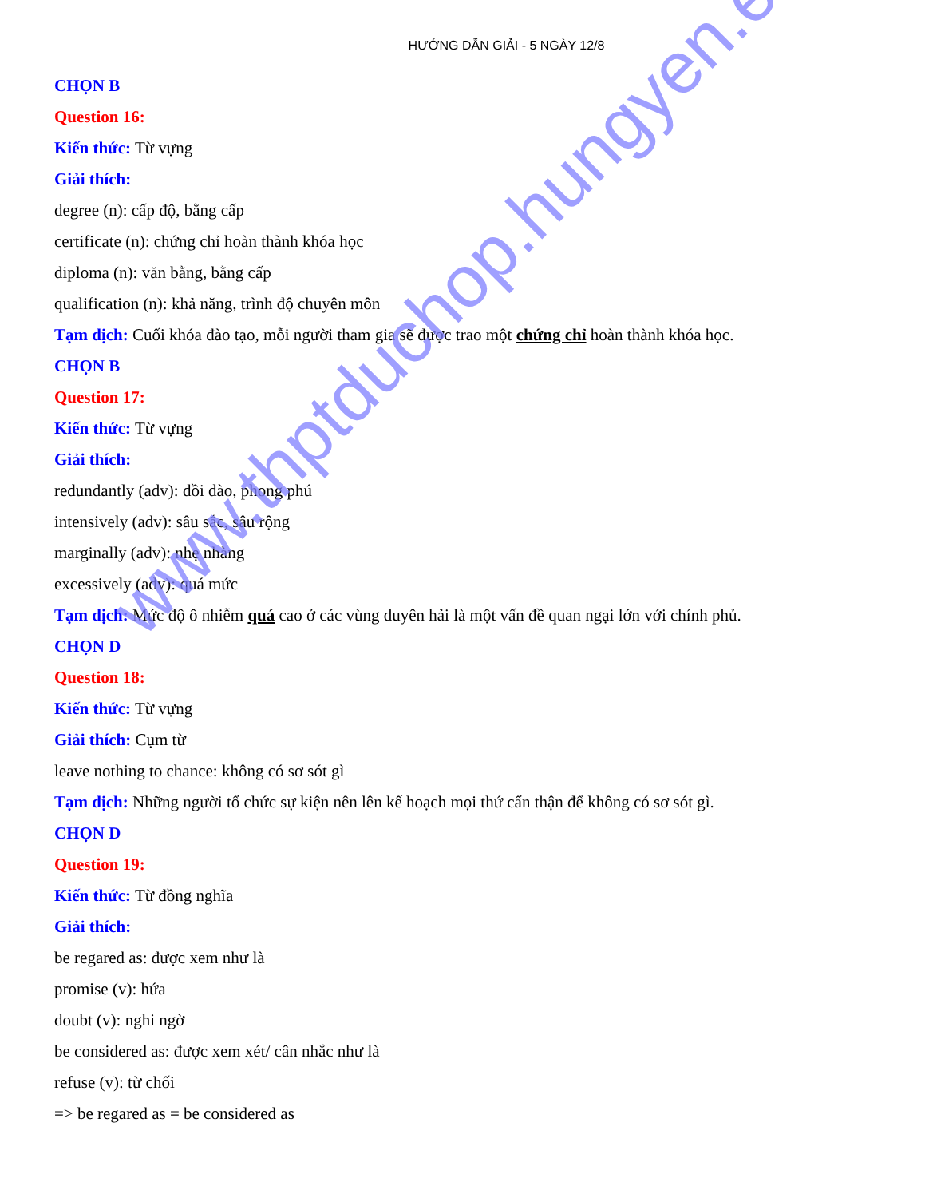HƯỚNG DẪN GIẢI - 5 NGÀY 12/8
CHỌN B
Question 16:
Kiến thức: Từ vựng
Giải thích:
degree (n): cấp độ, bằng cấp
certificate (n): chứng chỉ hoàn thành khóa học
diploma (n): văn bằng, bằng cấp
qualification (n): khả năng, trình độ chuyên môn
Tạm dịch: Cuối khóa đào tạo, mỗi người tham gia sẽ được trao một chứng chỉ hoàn thành khóa học.
CHỌN B
Question 17:
Kiến thức: Từ vựng
Giải thích:
redundantly (adv): dồi dào, phong phú
intensively (adv): sâu sắc, sâu rộng
marginally (adv): nhẹ nhàng
excessively (adv): quá mức
Tạm dịch: Mức độ ô nhiễm quá cao ở các vùng duyên hải là một vấn đề quan ngại lớn với chính phủ.
CHỌN D
Question 18:
Kiến thức: Từ vựng
Giải thích: Cụm từ
leave nothing to chance: không có sơ sót gì
Tạm dịch: Những người tổ chức sự kiện nên lên kế hoạch mọi thứ cẩn thận để không có sơ sót gì.
CHỌN D
Question 19:
Kiến thức: Từ đồng nghĩa
Giải thích:
be regared as: được xem như là
promise (v): hứa
doubt (v): nghi ngờ
be considered as: được xem xét/ cân nhắc như là
refuse (v): từ chối
=> be regared as = be considered as
www.thptduchop.hungyen.edu.vn